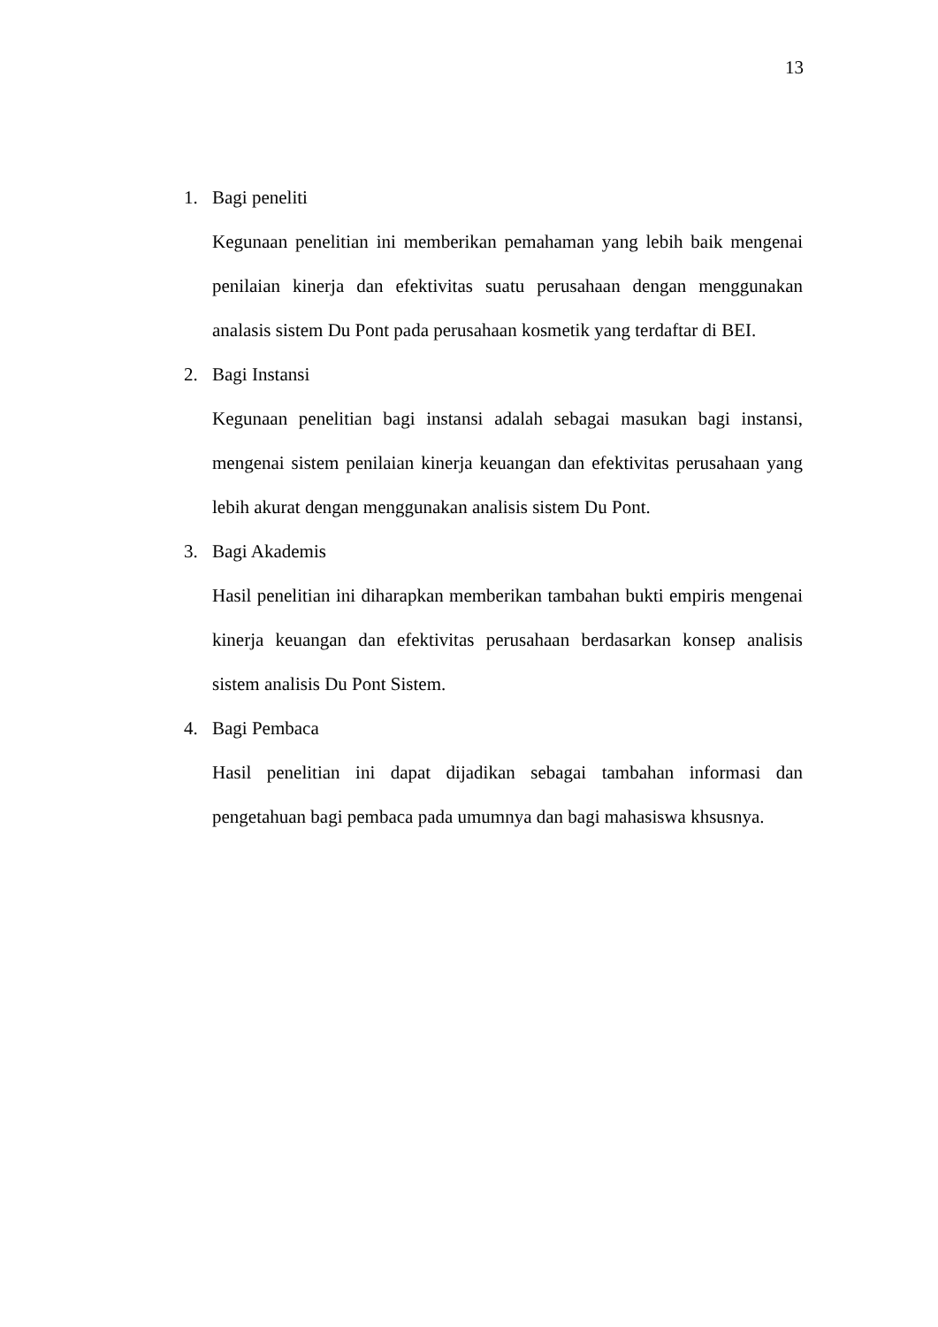13
1. Bagi peneliti
Kegunaan penelitian ini memberikan pemahaman yang lebih baik mengenai penilaian kinerja dan efektivitas suatu perusahaan dengan menggunakan analasis sistem Du Pont pada perusahaan kosmetik yang terdaftar di BEI.
2. Bagi Instansi
Kegunaan penelitian bagi instansi adalah sebagai masukan bagi instansi, mengenai sistem penilaian kinerja keuangan dan efektivitas perusahaan yang lebih akurat dengan menggunakan analisis sistem Du Pont.
3. Bagi Akademis
Hasil penelitian ini diharapkan memberikan tambahan bukti empiris mengenai kinerja keuangan dan efektivitas perusahaan berdasarkan konsep analisis sistem analisis Du Pont Sistem.
4. Bagi Pembaca
Hasil penelitian ini dapat dijadikan sebagai tambahan informasi dan pengetahuan bagi pembaca pada umumnya dan bagi mahasiswa khsusnya.